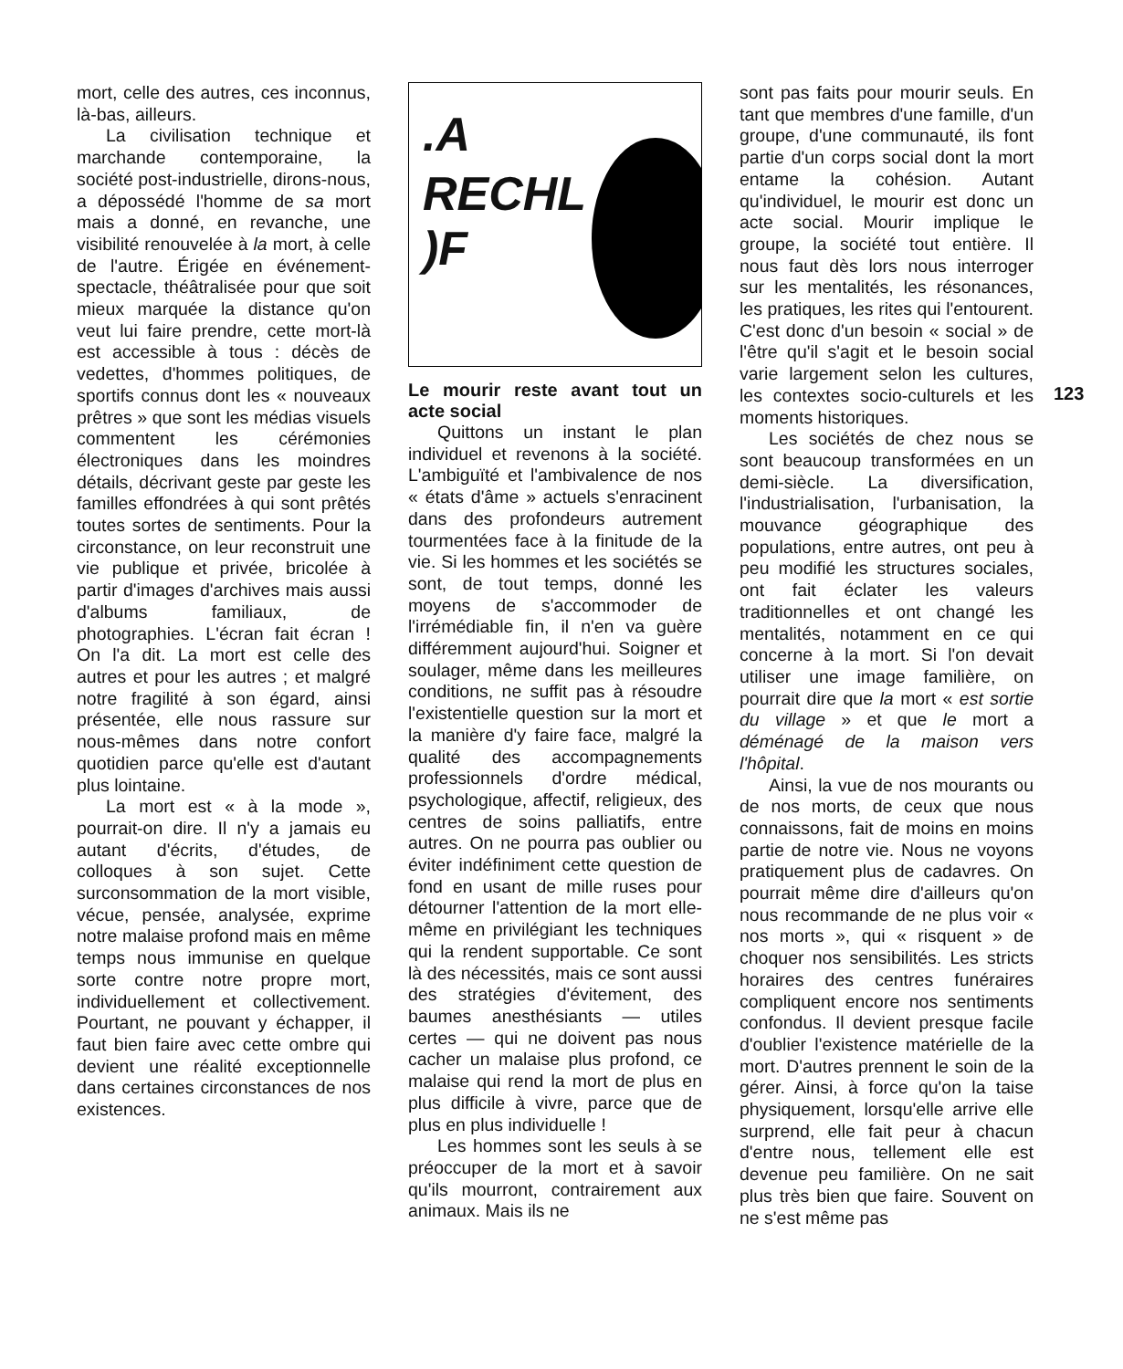mort, celle des autres, ces inconnus, là-bas, ailleurs.
La civilisation technique et marchande contemporaine, la société post-industrielle, dirons-nous, a dépossédé l'homme de sa mort mais a donné, en revanche, une visibilité renouvelée à la mort, à celle de l'autre. Érigée en événement-spectacle, théâtralisée pour que soit mieux marquée la distance qu'on veut lui faire prendre, cette mort-là est accessible à tous : décès de vedettes, d'hommes politiques, de sportifs connus dont les « nouveaux prêtres » que sont les médias visuels commentent les cérémonies électroniques dans les moindres détails, décrivant geste par geste les familles effondrées à qui sont prêtés toutes sortes de sentiments. Pour la circonstance, on leur reconstruit une vie publique et privée, bricolée à partir d'images d'archives mais aussi d'albums familiaux, de photographies. L'écran fait écran ! On l'a dit. La mort est celle des autres et pour les autres ; et malgré notre fragilité à son égard, ainsi présentée, elle nous rassure sur nous-mêmes dans notre confort quotidien parce qu'elle est d'autant plus lointaine.
La mort est « à la mode », pourrait-on dire. Il n'y a jamais eu autant d'écrits, d'études, de colloques à son sujet. Cette surconsommation de la mort visible, vécue, pensée, analysée, exprime notre malaise profond mais en même temps nous immunise en quelque sorte contre notre propre mort, individuellement et collectivement. Pourtant, ne pouvant y échapper, il faut bien faire avec cette ombre qui devient une réalité exceptionnelle dans certaines circonstances de nos existences.
.A
RECHL)F
Le mourir reste avant tout un acte social
Quittons un instant le plan individuel et revenons à la société. L'ambiguïté et l'ambivalence de nos « états d'âme » actuels s'enracinent dans des profondeurs autrement tourmentées face à la finitude de la vie. Si les hommes et les sociétés se sont, de tout temps, donné les moyens de s'accommoder de l'irrémédiable fin, il n'en va guère différemment aujourd'hui. Soigner et soulager, même dans les meilleures conditions, ne suffit pas à résoudre l'existentielle question sur la mort et la manière d'y faire face, malgré la qualité des accompagnements professionnels d'ordre médical, psychologique, affectif, religieux, des centres de soins palliatifs, entre autres. On ne pourra pas oublier ou éviter indéfiniment cette question de fond en usant de mille ruses pour détourner l'attention de la mort elle-même en privilégiant les techniques qui la rendent supportable. Ce sont là des nécessités, mais ce sont aussi des stratégies d'évitement, des baumes anesthésiants — utiles certes — qui ne doivent pas nous cacher un malaise plus profond, ce malaise qui rend la mort de plus en plus difficile à vivre, parce que de plus en plus individuelle !
Les hommes sont les seuls à se préoccuper de la mort et à savoir qu'ils mourront, contrairement aux animaux. Mais ils ne
sont pas faits pour mourir seuls. En tant que membres d'une famille, d'un groupe, d'une communauté, ils font partie d'un corps social dont la mort entame la cohésion. Autant qu'individuel, le mourir est donc un acte social. Mourir implique le groupe, la société tout entière. Il nous faut dès lors nous interroger sur les mentalités, les résonances, les pratiques, les rites qui l'entourent. C'est donc d'un besoin « social » de l'être qu'il s'agit et le besoin social varie largement selon les cultures, les contextes socio-culturels et les moments historiques.
Les sociétés de chez nous se sont beaucoup transformées en un demi-siècle. La diversification, l'industrialisation, l'urbanisation, la mouvance géographique des populations, entre autres, ont peu à peu modifié les structures sociales, ont fait éclater les valeurs traditionnelles et ont changé les mentalités, notamment en ce qui concerne à la mort. Si l'on devait utiliser une image familière, on pourrait dire que la mort « est sortie du village » et que le mort a déménagé de la maison vers l'hôpital.
Ainsi, la vue de nos mourants ou de nos morts, de ceux que nous connaissons, fait de moins en moins partie de notre vie. Nous ne voyons pratiquement plus de cadavres. On pourrait même dire d'ailleurs qu'on nous recommande de ne plus voir « nos morts », qui « risquent » de choquer nos sensibilités. Les stricts horaires des centres funéraires compliquent encore nos sentiments confondus. Il devient presque facile d'oublier l'existence matérielle de la mort. D'autres prennent le soin de la gérer. Ainsi, à force qu'on la taise physiquement, lorsqu'elle arrive elle surprend, elle fait peur à chacun d'entre nous, tellement elle est devenue peu familière. On ne sait plus très bien que faire. Souvent on ne s'est même pas
123